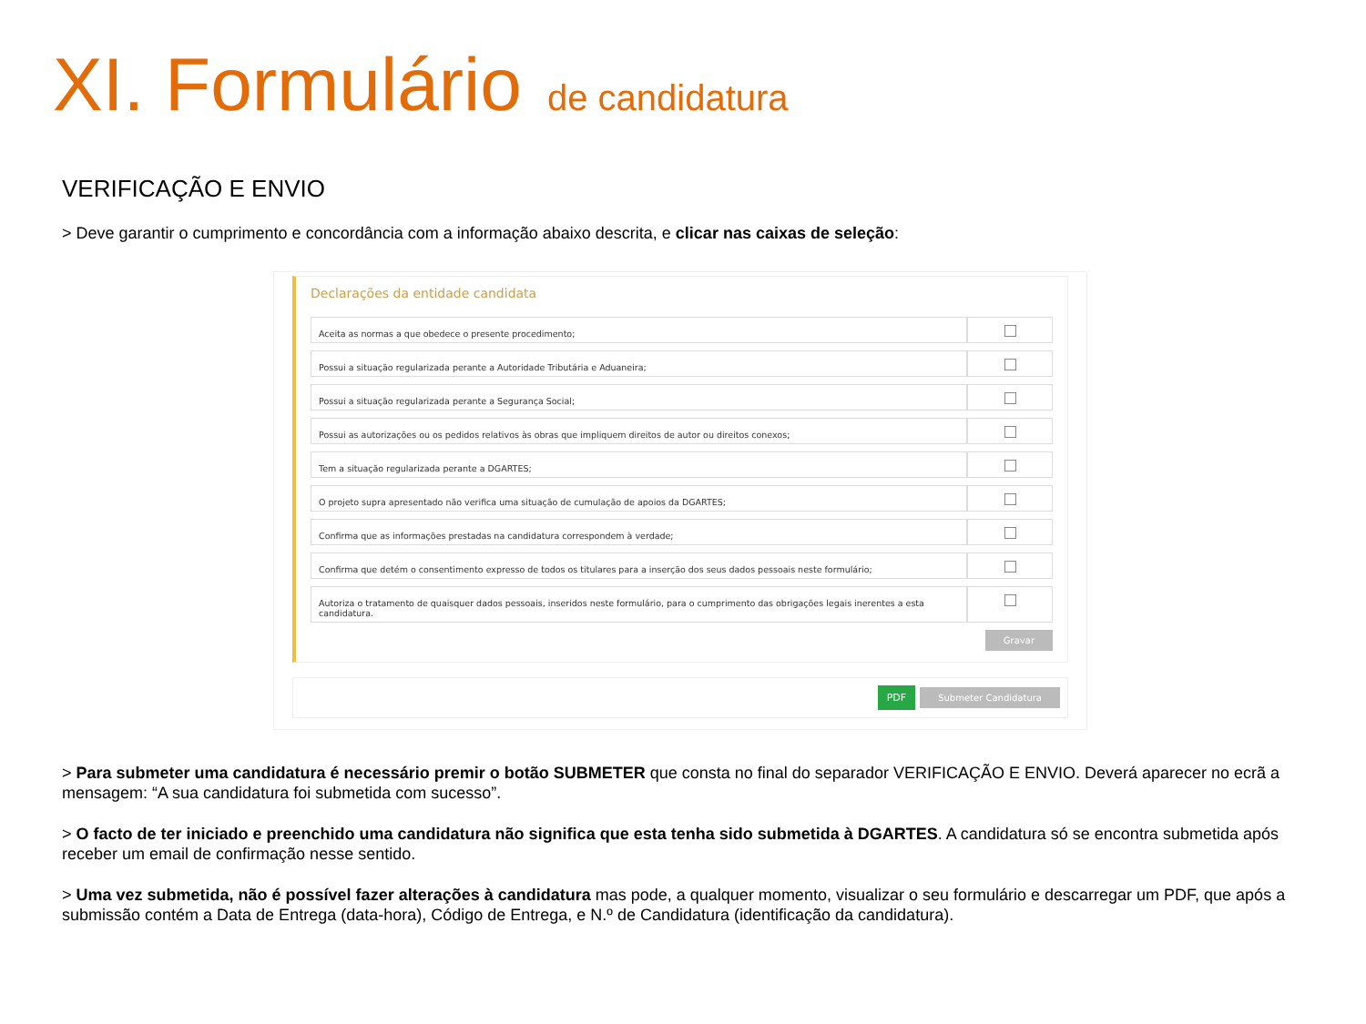XI. Formulário de candidatura
VERIFICAÇÃO E ENVIO
> Deve garantir o cumprimento e concordância com a informação abaixo descrita, e clicar nas caixas de seleção:
Declarações da entidade candidata
| Aceita as normas a que obedece o presente procedimento; | |
| Possui a situação regularizada perante a Autoridade Tributária e Aduaneira; | |
| Possui a situação regularizada perante a Segurança Social; | |
| Possui as autorizações ou os pedidos relativos às obras que impliquem direitos de autor ou direitos conexos; | |
| Tem a situação regularizada perante a DGARTES; | |
| O projeto supra apresentado não verifica uma situação de cumulação de apoios da DGARTES; | |
| Confirma que as informações prestadas na candidatura correspondem à verdade; | |
| Confirma que detém o consentimento expresso de todos os titulares para a inserção dos seus dados pessoais neste formulário; | |
| Autoriza o tratamento de quaisquer dados pessoais, inseridos neste formulário, para o cumprimento das obrigações legais inerentes a esta candidatura. | |
Gravar
PDF Submeter Candidatura
> Para submeter uma candidatura é necessário premir o botão SUBMETER que consta no final do separador VERIFICAÇÃO E ENVIO. Deverá aparecer no ecrã a mensagem: “A sua candidatura foi submetida com sucesso”.
> O facto de ter iniciado e preenchido uma candidatura não significa que esta tenha sido submetida à DGARTES. A candidatura só se encontra submetida após receber um email de confirmação nesse sentido.
> Uma vez submetida, não é possível fazer alterações à candidatura mas pode, a qualquer momento, visualizar o seu formulário e descarregar um PDF, que após a submissão contém a Data de Entrega (data-hora), Código de Entrega, e N.º de Candidatura (identificação da candidatura).